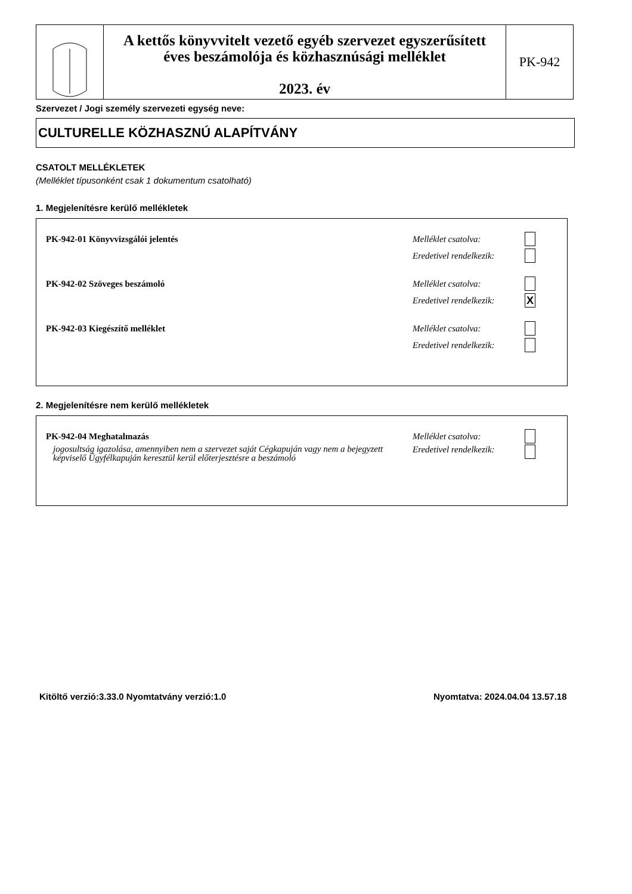A kettős könyvvitelt vezető egyéb szervezet egyszerűsített
éves beszámolója és közhasznúsági melléklet
2023. év
PK-942
Szervezet / Jogi személy szervezeti egység neve:
CULTURELLE KÖZHASZNÚ ALAPÍTVÁNY
CSATOLT MELLÉKLETEK
(Melléklet típusonként csak 1 dokumentum csatolható)
1. Megjelenítésre kerülő mellékletek
PK-942-01 Könyvvizsgálói jelentés Melléklet csatolva:
Eredetivel rendelkezik:
PK-942-02 Szöveges beszámoló Melléklet csatolva:
Eredetivel rendelkezik: X
PK-942-03 Kiegészítő melléklet Melléklet csatolva:
Eredetivel rendelkezik:
2. Megjelenítésre nem kerülő mellékletek
PK-942-04 Meghatalmazás Melléklet csatolva:
jogosultság igazolása, amennyiben nem a szervezet saját Cégkapuján vagy nem a bejegyzett képviselő Ügyfélkapuján keresztül kerül előterjesztésre a beszámoló Eredetivel rendelkezik:
Kitöltő verzió:3.33.0 Nyomtatvány verzió:1.0
Nyomtatva: 2024.04.04 13.57.18